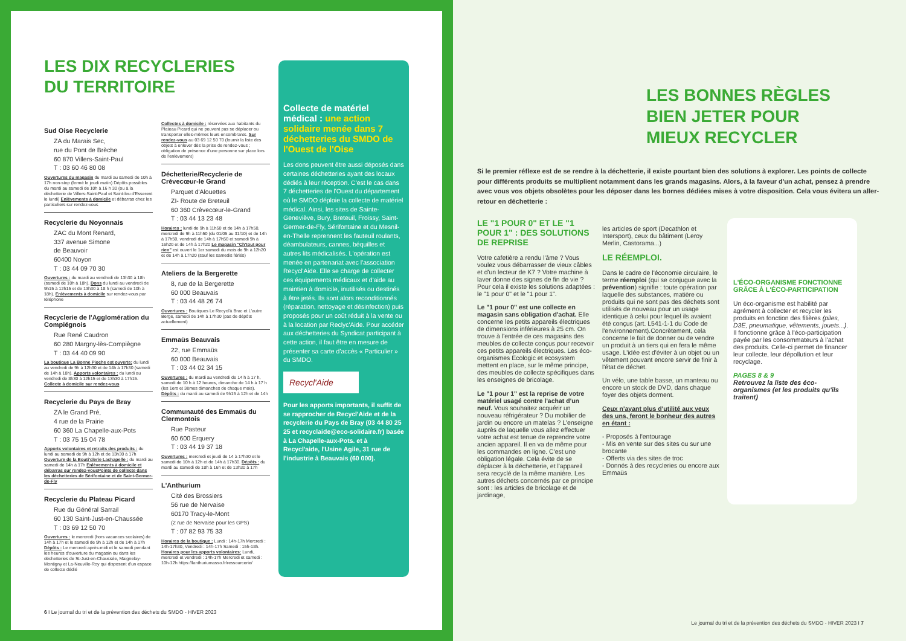LES DIX RECYCLERIES
DU TERRITOIRE
Sud Oise Recyclerie
ZA du Marais Sec,
rue du Pont de Brèche
60 870 Villers-Saint-Paul
T : 03 60 46 80 08
Ouvertures du magasin du mardi au samedi de 10h à 17h non-stop (fermé le jeudi matin) Dépôts possibles du mardi au samedi de 10h à 16 h 30 (ou à la déchetterie de Villers-Saint-Paul et Saint-leu d'Esserent le lundi) Enlèvements à domicile et débarras chez les particuliers sur rendez-vous
Recyclerie du Noyonnais
ZAC du Mont Renard,
337 avenue Simone
de Beauvoir
60400 Noyon
T : 03 44 09 70 30
Ouvertures : du mardi au vendredi de 13h30 à 18h (samedi de 10h à 18h). Dons du lundi au vendredi de 9h15 à 12h15 et de 13h30 à 18 h (samedi de 10h à 18h). Enlèvements à domicile sur rendez-vous par téléphone
Recyclerie de l'Agglomération du Compiégnois
Rue René Caudron
60 280 Margny-lès-Compiègne
T : 03 44 40 09 90
La boutique La Bonne Pioche est ouverte: du lundi au vendredi de 9h à 12h30 et de 14h à 17h30 (samedi de 14h à 18h). Apports volontaires : du lundi au vendredi de 8h30 à 12h15 et de 13h30 à 17h15. Collecte à domicile sur rendez-vous
Recyclerie du Pays de Bray
ZA le Grand Pré,
4 rue de la Prairie
60 360 La Chapelle-aux-Pots
T : 03 75 15 04 78
Apports volontaires et retraits des produits : du lundi au samedi de 9h à 12h et de 13h30 à 17h Ouverture de la Bouti'clerie Lachapelle : du mardi au samedi de 14h à 17h Enlèvements à domicile et débarras sur rendez-vousPoints de collecte dans les déchetteries de Sérifontaine et de Saint-Germer-de-Fly
Recyclerie du Plateau Picard
Rue du Général Sarrail
60 130 Saint-Just-en-Chaussée
T : 03 69 12 50 70
Ouvertures : le mercredi (hors vacances scolaires) de 14h à 17h et le samedi de 9h à 12h et de 14h à 17h Dépôts : Le mercredi après-midi et le samedi pendant les heures d'ouverture du magasin ou dans les déchetteries de St-Just-en-Chaussée, Maignelay-Montigny et La-Neuville-Roy qui disposent d'un espace de collecte dédié
Collectes à domicile : réservées aux habitants du Plateau Picard qui ne peuvent pas se déplacer ou transporter elles-mêmes leurs encombrants. Sur rendez-vous au 03 69 12 50 70 (fournir la liste des objets à enlever dès la prise de rendez-vous ; obligation de présence d'une personne sur place lors de l'enlèvement)
Déchetterie/Recyclerie de Crèvecœur-le Grand
Parquet d'Alouettes
ZI- Route de Breteuil
60 360 Crèvecœur-le-Grand
T : 03 44 13 23 48
Horaires : lundi de 9h à 11h50 et de 14h à 17h50, mercredi de 9h à 11h50 (du 01/05 au 31/10) et de 14h à 17h50, vendredi de 14h à 17h50 et samedi 9h à 16h20 et de 14h à 17h20 Le magasin "Ch'tout pour rien" est ouvert le 1er samedi du mois de 9h à 12h20 et de 14h à 17h20 (sauf les samedis fériés)
Ateliers de la Bergerette
8, rue de la Bergerette
60 000 Beauvais
T : 03 44 48 26 74
Ouvertures : Boutiques Le Recycl'à Brac et L'autre Berge, samedi de 14h à 17h30 (pas de dépôts actuellement)
Emmaüs Beauvais
22, rue Emmaüs
60 000 Beauvais
T : 03 44 02 34 15
Ouvertures : du mardi au vendredi de 14 h à 17 h, samedi de 10 h à 12 heures, dimanche de 14 h à 17 h (les 1ers et 3èmes dimanches de chaque mois). Dépôts : du mardi au samedi de 9h15 à 12h et de 14h
Communauté des Emmaüs du Clermontois
Rue Pasteur
60 600 Erquery
T : 03 44 19 37 18
Ouvertures : mercredi et jeudi de 14 à 17h30 et le samedi de 10h à 12h et de 14h à 17h30. Dépôts : du mardi au samedi de 18h à 16h et de 13h30 à 17h
L'Anthurium
Cité des Brossiers
56 rue de Nervaise
60170 Tracy-le-Mont
(2 rue de Nervaise pour les GPS)
T : 07 82 93 75 33
Horaires de la boutique : Lundi : 14h-17h Mercredi : 14h-17h30, Vendredi : 14h-17h Samedi : 15h-18h. Horaires pour les apports volontaires: Lundi, mercredi et vendredi : 14h-17h Mercredi et samedi : 10h-12h https://lanthuriumasso.fr/ressourcerie/
Collecte de matériel médical : une action solidaire menée dans 7 déchetteries du SMDO de l'Ouest de l'Oise
Les dons peuvent être aussi déposés dans certaines déchetteries ayant des locaux dédiés à leur réception. C'est le cas dans 7 déchetteries de l'Ouest du département où le SMDO déploie la collecte de matériel médical. Ainsi, les sites de Sainte-Geneviève, Bury, Breteuil, Froissy, Saint-Germer-de-Fly, Sérifontaine et du Mesnil-en-Thelle reprennent les fauteuil roulants, déambulateurs, cannes, béquilles et autres lits médicalisés. L'opération est menée en partenariat avec l'association Recycl'Aide. Elle se charge de collecter ces équipements médicaux et d'aide au maintien à domicile, inutilisés ou destinés à être jetés. Ils sont alors reconditionnés (réparation, nettoyage et désinfection) puis proposés pour un coût réduit à la vente ou à la location par Reclyc'Aide. Pour accéder aux déchetteries du Syndicat participant à cette action, il faut être en mesure de présenter sa carte d'accès « Particulier » du SMDO.
Recycl'Aide
Pour les apports importants, il suffit de se rapprocher de Recycl'Aide et de la recyclerie du Pays de Bray (03 44 80 25 25 et recyclaide@eco-solidaire.fr) basée à La Chapelle-aux-Pots. et à Recycl'aide, l'Usine Agile, 31 rue de l'industrie à Beauvais (60 000).
6 I Le journal du tri et de la prévention des déchets du SMDO - HIVER 2023
LES BONNES RÈGLES
BIEN JETER POUR
MIEUX RECYCLER
Si le premier réflexe est de se rendre à la déchetterie, il existe pourtant bien des solutions à explorer. Les points de collecte pour différents produits se multiplient notamment dans les grands magasins. Alors, à la faveur d'un achat, pensez à prendre avec vous vos objets obsolètes pour les déposer dans les bornes dédiées mises à votre disposition. Cela vous évitera un aller-retour en déchetterie :
LE "1 POUR 0" ET LE "1 POUR 1" : DES SOLUTIONS DE REPRISE
Votre cafetière a rendu l'âme ? Vous voulez vous débarrasser de vieux câbles et d'un lecteur de K7 ? Votre machine à laver donne des signes de fin de vie ? Pour cela il existe les solutions adaptées : le "1 pour 0" et le "1 pour 1".
Le "1 pour 0" est une collecte en magasin sans obligation d'achat. Elle concerne les petits appareils électriques de dimensions inférieures à 25 cm. On trouve à l'entrée de ces magasins des meubles de collecte conçus pour recevoir ces petits appareils électriques. Les éco-organismes Ecologic et ecosystem mettent en place, sur le même principe, des meubles de collecte spécifiques dans les enseignes de bricolage.
Le "1 pour 1" est la reprise de votre matériel usagé contre l'achat d'un neuf. Vous souhaitez acquérir un nouveau réfrigérateur ? Du mobilier de jardin ou encore un matelas ? L'enseigne auprès de laquelle vous allez effectuer votre achat est tenue de reprendre votre ancien appareil. Il en va de même pour les commandes en ligne. C'est une obligation légale. Cela évite de se déplacer à la déchetterie, et l'appareil sera recyclé de la même manière. Les autres déchets concernés par ce principe sont : les articles de bricolage et de jardinage,
les articles de sport (Decathlon et Intersport), ceux du bâtiment (Leroy Merlin, Castorama...)
LE RÉEMPLOI.
Dans le cadre de l'économie circulaire, le terme réemploi (qui se conjugue avec la prévention) signifie : toute opération par laquelle des substances, matière ou produits qui ne sont pas des déchets sont utilisés de nouveau pour un usage identique à celui pour lequel ils avaient été conçus (art. L541-1-1 du Code de l'environnement).Concrètement, cela concerne le fait de donner ou de vendre un produit à un tiers qui en fera le même usage. L'idée est d'éviter à un objet ou un vêtement pouvant encore servir de finir à l'état de déchet.
Un vélo, une table basse, un manteau ou encore un stock de DVD, dans chaque foyer des objets dorment.
Ceux n'ayant plus d'utilité aux yeux des uns, feront le bonheur des autres en étant :
- Proposés à l'entourage
- Mis en vente sur des sites ou sur une brocante
- Offerts via des sites de troc
- Donnés à des recycleries ou encore aux Emmaüs
L'ÉCO-ORGANISME FONCTIONNE GRÂCE À L'ÉCO-PARTICIPATION
Un éco-organisme est habilité par agrément à collecter et recycler les produits en fonction des filières (piles, D3E, pneumatique, vêtements, jouets...). Il fonctionne grâce à l'éco-participation payée par les consommateurs à l'achat des produits. Celle-ci permet de financer leur collecte, leur dépollution et leur recyclage.
PAGES 8 & 9
Retrouvez la liste des éco-organismes (et les produits qu'ils traitent)
Le journal du tri et de la prévention des déchets du SMDO - HIVER 2023 I 7